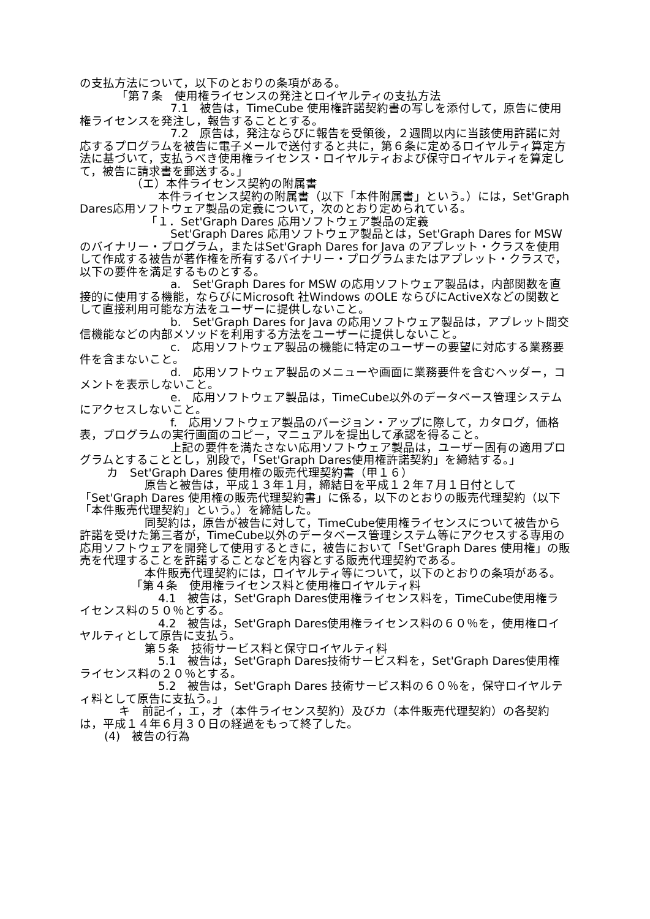の支払方法について，以下のとおりの条項がある。
「第７条　使用権ライセンスの発注とロイヤルティの支払方法
7.1　被告は，TimeCube 使用権許諾契約書の写しを添付して，原告に使用権ライセンスを発注し，報告することとする。
7.2　原告は，発注ならびに報告を受領後，２週間以内に当該使用許諾に対応するプログラムを被告に電子メールで送付すると共に，第６条に定めるロイヤルティ算定方法に基づいて，支払うべき使用権ライセンス・ロイヤルティおよび保守ロイヤルティを算定して，被告に請求書を郵送する。」
（エ）本件ライセンス契約の附属書
本件ライセンス契約の附属書（以下「本件附属書」という。）には，Set'Graph Dares応用ソフトウェア製品の定義について，次のとおり定められている。
「１．Set'Graph Dares 応用ソフトウェア製品の定義
Set'Graph Dares 応用ソフトウェア製品とは，Set'Graph Dares for MSW のバイナリー・プログラム，またはSet'Graph Dares for Java のアプレット・クラスを使用して作成する被告が著作権を所有するバイナリー・プログラムまたはアプレット・クラスで，以下の要件を満足するものとする。
a.　Set'Graph Dares for MSW の応用ソフトウェア製品は，内部関数を直接的に使用する機能，ならびにMicrosoft 社Windows のOLE ならびにActiveXなどの関数として直接利用可能な方法をユーザーに提供しないこと。
b.　Set'Graph Dares for Java の応用ソフトウェア製品は，アプレット間交信機能などの内部メソッドを利用する方法をユーザーに提供しないこと。
c.　応用ソフトウェア製品の機能に特定のユーザーの要望に対応する業務要件を含まないこと。
d.　応用ソフトウェア製品のメニューや画面に業務要件を含むヘッダー，コメントを表示しないこと。
e.　応用ソフトウェア製品は，TimeCube以外のデータベース管理システムにアクセスしないこと。
f.　応用ソフトウェア製品のバージョン・アップに際して，カタログ，価格表，プログラムの実行画面のコピー，マニュアルを提出して承認を得ること。
上記の要件を満たさない応用ソフトウェア製品は，ユーザー固有の適用プログラムとすることとし，別段で，「Set'Graph Dares使用権許諾契約」を締結する。」
カ　Set'Graph Dares 使用権の販売代理契約書（甲１６）
原告と被告は，平成１３年１月，締結日を平成１２年７月１日付として「Set'Graph Dares 使用権の販売代理契約書」に係る，以下のとおりの販売代理契約（以下「本件販売代理契約」という。）を締結した。
同契約は，原告が被告に対して，TimeCube使用権ライセンスについて被告から許諾を受けた第三者が，TimeCube以外のデータベース管理システム等にアクセスする専用の応用ソフトウェアを開発して使用するときに，被告において「Set'Graph Dares 使用権」の販売を代理することを許諾することなどを内容とする販売代理契約である。
本件販売代理契約には，ロイヤルティ等について，以下のとおりの条項がある。
「第４条　使用権ライセンス料と使用権ロイヤルティ料
4.1　被告は，Set'Graph Dares使用権ライセンス料を，TimeCube使用権ライセンス料の５０％とする。
4.2　被告は，Set'Graph Dares使用権ライセンス料の６０％を，使用権ロイヤルティとして原告に支払う。
第５条　技術サービス料と保守ロイヤルティ料
5.1　被告は，Set'Graph Dares技術サービス料を，Set'Graph Dares使用権ライセンス料の２０％とする。
5.2　被告は，Set'Graph Dares 技術サービス料の６０％を，保守ロイヤルティ料として原告に支払う。」
キ　前記イ，エ，オ（本件ライセンス契約）及びカ（本件販売代理契約）の各契約は，平成１４年６月３０日の経過をもって終了した。
(4)　被告の行為